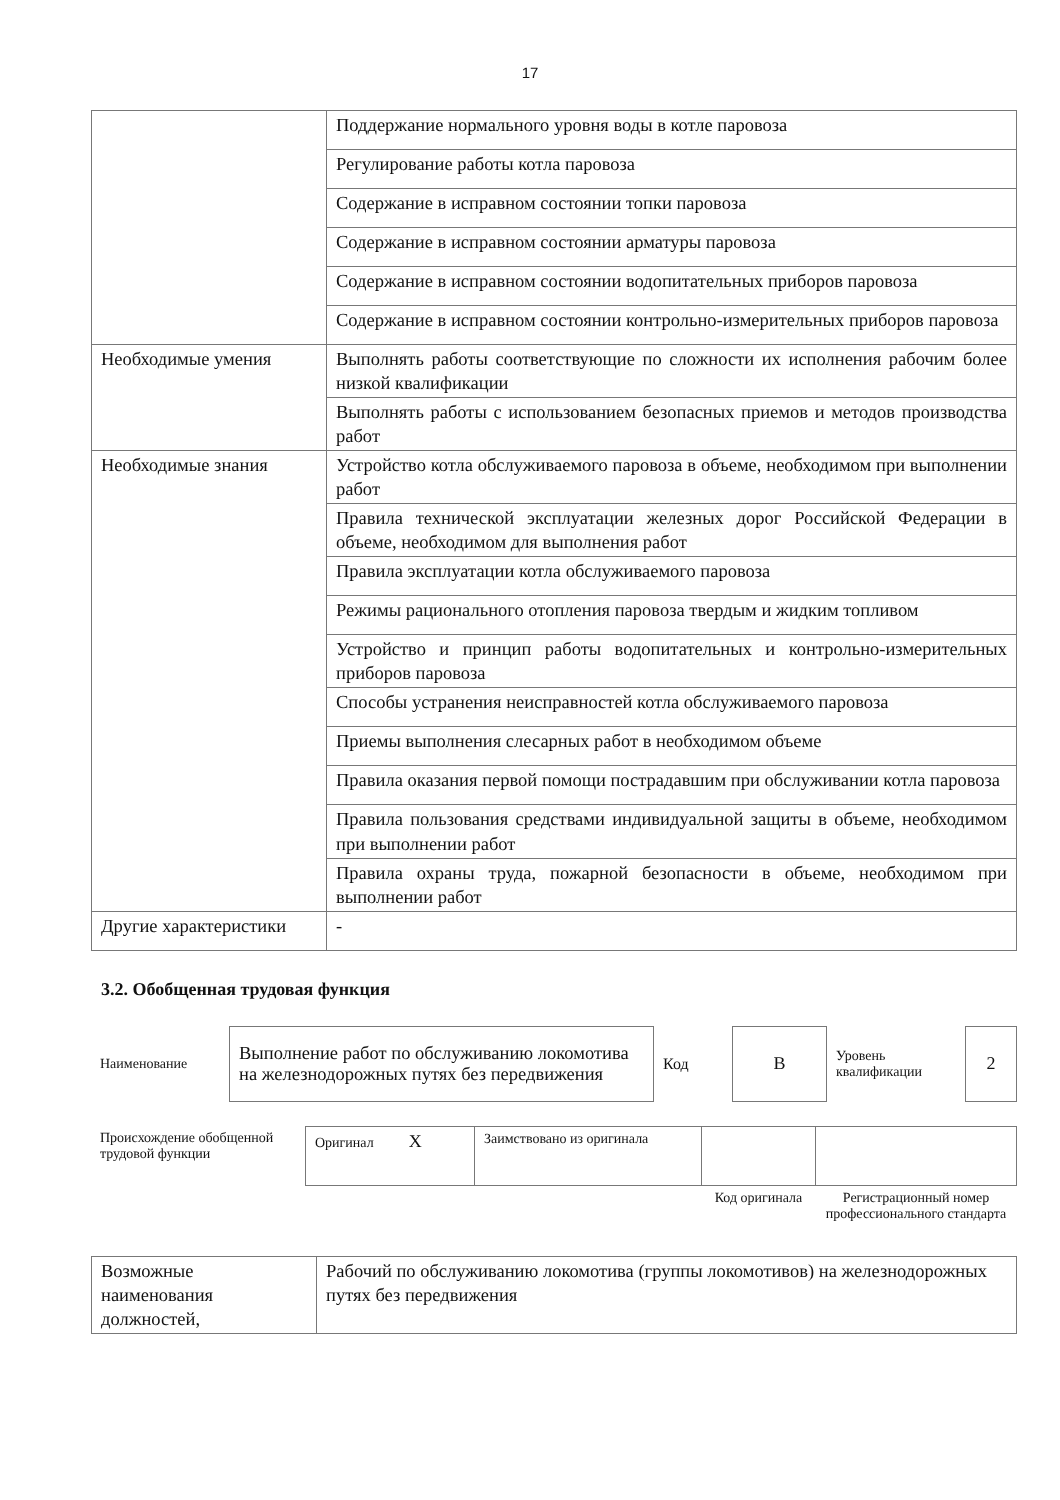17
| | Поддержание нормального уровня воды в котле паровоза |
| | Регулирование работы котла паровоза |
| | Содержание в исправном состоянии топки паровоза |
| | Содержание в исправном состоянии арматуры паровоза |
| | Содержание в исправном состоянии водопитательных приборов паровоза |
| | Содержание в исправном состоянии контрольно-измерительных приборов паровоза |
| Необходимые умения | Выполнять работы соответствующие по сложности их исполнения рабочим более низкой квалификации |
| | Выполнять работы с использованием безопасных приемов и методов производства работ |
| Необходимые знания | Устройство котла обслуживаемого паровоза в объеме, необходимом при выполнении работ |
| | Правила технической эксплуатации железных дорог Российской Федерации в объеме, необходимом для выполнения работ |
| | Правила эксплуатации котла обслуживаемого паровоза |
| | Режимы рационального отопления паровоза твердым и жидким топливом |
| | Устройство и принцип работы водопитательных и контрольно-измерительных приборов паровоза |
| | Способы устранения неисправностей котла обслуживаемого паровоза |
| | Приемы выполнения слесарных работ в необходимом объеме |
| | Правила оказания первой помощи пострадавшим при обслуживании котла паровоза |
| | Правила пользования средствами индивидуальной защиты в объеме, необходимом при выполнении работ |
| | Правила охраны труда, пожарной безопасности в объеме, необходимом при выполнении работ |
| Другие характеристики | - |
3.2. Обобщенная трудовая функция
| Наименование | Выполнение работ по обслуживанию локомотива на железнодорожных путях без передвижения | Код | В | Уровень квалификации | 2 |
| Происхождение обобщенной трудовой функции | Оригинал Х | Заимствовано из оригинала | | |
| | | | Код оригинала | Регистрационный номер профессионального стандарта |
| Возможные наименования должностей, | Рабочий по обслуживанию локомотива (группы локомотивов) на железнодорожных путях без передвижения |